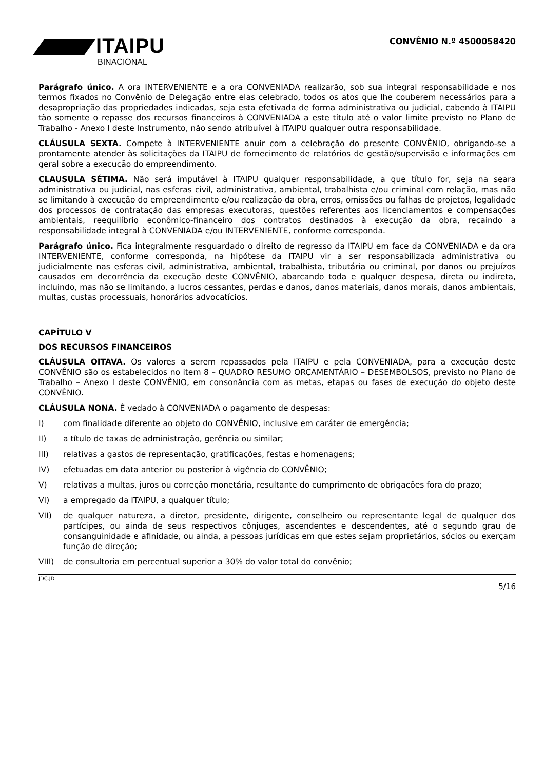ITAIPU
BINACIONAL
CONVÊNIO N.º 4500058420
Parágrafo único. A ora INTERVENIENTE e a ora CONVENIADA realizarão, sob sua integral responsabilidade e nos termos fixados no Convênio de Delegação entre elas celebrado, todos os atos que lhe couberem necessários para a desapropriação das propriedades indicadas, seja esta efetivada de forma administrativa ou judicial, cabendo à ITAIPU tão somente o repasse dos recursos financeiros à CONVENIADA a este título até o valor limite previsto no Plano de Trabalho - Anexo I deste Instrumento, não sendo atribuível à ITAIPU qualquer outra responsabilidade.
CLÁUSULA SEXTA. Compete à INTERVENIENTE anuir com a celebração do presente CONVÊNIO, obrigando-se a prontamente atender às solicitações da ITAIPU de fornecimento de relatórios de gestão/supervisão e informações em geral sobre a execução do empreendimento.
CLAUSULA SÉTIMA. Não será imputável à ITAIPU qualquer responsabilidade, a que título for, seja na seara administrativa ou judicial, nas esferas civil, administrativa, ambiental, trabalhista e/ou criminal com relação, mas não se limitando à execução do empreendimento e/ou realização da obra, erros, omissões ou falhas de projetos, legalidade dos processos de contratação das empresas executoras, questões referentes aos licenciamentos e compensações ambientais, reequilíbrio econômico-financeiro dos contratos destinados à execução da obra, recaindo a responsabilidade integral à CONVENIADA e/ou INTERVENIENTE, conforme corresponda.
Parágrafo único. Fica integralmente resguardado o direito de regresso da ITAIPU em face da CONVENIADA e da ora INTERVENIENTE, conforme corresponda, na hipótese da ITAIPU vir a ser responsabilizada administrativa ou judicialmente nas esferas civil, administrativa, ambiental, trabalhista, tributária ou criminal, por danos ou prejuízos causados em decorrência da execução deste CONVÊNIO, abarcando toda e qualquer despesa, direta ou indireta, incluindo, mas não se limitando, a lucros cessantes, perdas e danos, danos materiais, danos morais, danos ambientais, multas, custas processuais, honorários advocatícios.
CAPÍTULO V
DOS RECURSOS FINANCEIROS
CLÁUSULA OITAVA. Os valores a serem repassados pela ITAIPU e pela CONVENIADA, para a execução deste CONVÊNIO são os estabelecidos no item 8 – QUADRO RESUMO ORÇAMENTÁRIO – DESEMBOLSOS, previsto no Plano de Trabalho – Anexo I deste CONVÊNIO, em consonância com as metas, etapas ou fases de execução do objeto deste CONVÊNIO.
CLÁUSULA NONA. É vedado à CONVENIADA o pagamento de despesas:
I) com finalidade diferente ao objeto do CONVÊNIO, inclusive em caráter de emergência;
II) a título de taxas de administração, gerência ou similar;
III) relativas a gastos de representação, gratificações, festas e homenagens;
IV) efetuadas em data anterior ou posterior à vigência do CONVÊNIO;
V) relativas a multas, juros ou correção monetária, resultante do cumprimento de obrigações fora do prazo;
VI) a empregado da ITAIPU, a qualquer título;
VII) de qualquer natureza, a diretor, presidente, dirigente, conselheiro ou representante legal de qualquer dos partícipes, ou ainda de seus respectivos cônjuges, ascendentes e descendentes, até o segundo grau de consanguinidade e afinidade, ou ainda, a pessoas jurídicas em que estes sejam proprietários, sócios ou exerçam função de direção;
VIII) de consultoria em percentual superior a 30% do valor total do convênio;
JDC.JD 5/16